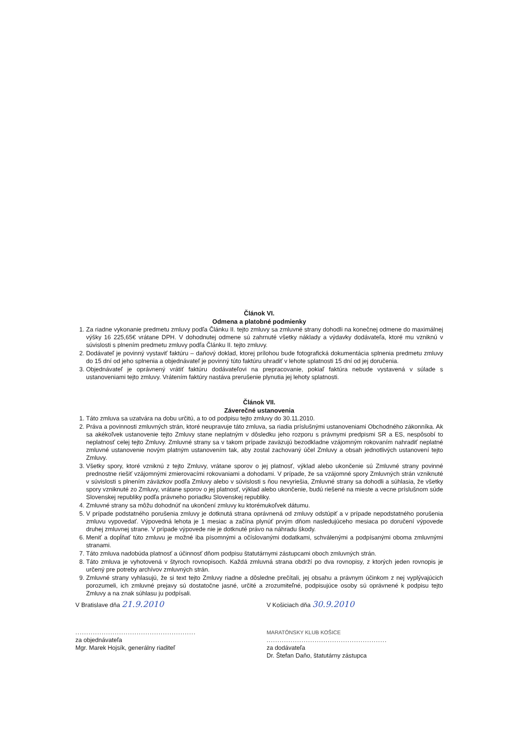Článok VI.
Odmena a platobné podmienky
1. Za riadne vykonanie predmetu zmluvy podľa Článku II. tejto zmluvy sa zmluvné strany dohodli na konečnej odmene do maximálnej výšky 16 225,65€ vrátane DPH. V dohodnutej odmene sú zahrnuté všetky náklady a výdavky dodávateľa, ktoré mu vzniknú v súvislosti s plnením predmetu zmluvy podľa Článku II. tejto zmluvy.
2. Dodávateľ je povinný vystaviť faktúru – daňový doklad, ktorej prílohou bude fotografická dokumentácia splnenia predmetu zmluvy do 15 dní od jeho splnenia a objednávateľ je povinný túto faktúru uhradiť v lehote splatnosti 15 dní od jej doručenia.
3. Objednávateľ je oprávnený vrátiť faktúru dodávateľovi na prepracovanie, pokiaľ faktúra nebude vystavená v súlade s ustanoveniami tejto zmluvy. Vrátením faktúry nastáva prerušenie plynutia jej lehoty splatnosti.
Článok VII.
Záverečné ustanovenia
1. Táto zmluva sa uzatvára na dobu určitú, a to od podpisu tejto zmluvy do 30.11.2010.
2. Práva a povinnosti zmluvných strán, ktoré neupravuje táto zmluva, sa riadia príslušnými ustanoveniami Obchodného zákonníka. Ak sa akékoľvek ustanovenie tejto Zmluvy stane neplatným v dôsledku jeho rozporu s právnymi predpismi SR a ES, nespôsobí to neplatnosť celej tejto Zmluvy. Zmluvné strany sa v takom prípade zaväzujú bezodkladne vzájomným rokovaním nahradiť neplatné zmluvné ustanovenie novým platným ustanovením tak, aby zostal zachovaný účel Zmluvy a obsah jednotlivých ustanovení tejto Zmluvy.
3. Všetky spory, ktoré vzniknú z tejto Zmluvy, vrátane sporov o jej platnosť, výklad alebo ukončenie sú Zmluvné strany povinné prednostne riešiť vzájomnými zmierovacími rokovaniami a dohodami. V prípade, že sa vzájomné spory Zmluvných strán vzniknuté v súvislosti s plnením záväzkov podľa Zmluvy alebo v súvislosti s ňou nevyriešia, Zmluvné strany sa dohodli a súhlasia, že všetky spory vzniknuté zo Zmluvy, vrátane sporov o jej platnosť, výklad alebo ukončenie, budú riešené na mieste a vecne príslušnom súde Slovenskej republiky podľa právneho poriadku Slovenskej republiky.
4. Zmluvné strany sa môžu dohodnúť na ukončení zmluvy ku ktorémukoľvek dátumu.
5. V prípade podstatného porušenia zmluvy je dotknutá strana oprávnená od zmluvy odstúpiť a v prípade nepodstatného porušenia zmluvu vypovedať. Výpovedná lehota je 1 mesiac a začína plynúť prvým dňom nasledujúceho mesiaca po doručení výpovede druhej zmluvnej strane. V prípade výpovede nie je dotknuté právo na náhradu škody.
6. Meniť a dopĺňať túto zmluvu je možné iba písomnými a očíslovanými dodatkami, schválenými a podpísanými oboma zmluvnými stranami.
7. Táto zmluva nadobúda platnosť a účinnosť dňom podpisu štatutárnymi zástupcami oboch zmluvných strán.
8. Táto zmluva je vyhotovená v štyroch rovnopisoch. Každá zmluvná strana obdrží po dva rovnopisy, z ktorých jeden rovnopis je určený pre potreby archívov zmluvných strán.
9. Zmluvné strany vyhlasujú, že si text tejto Zmluvy riadne a dôsledne prečítali, jej obsahu a právnym účinkom z nej vyplývajúcich porozumeli, ich zmluvné prejavy sú dostatočne jasné, určité a zrozumiteľné, podpisujúce osoby sú oprávnené k podpisu tejto Zmluvy a na znak súhlasu ju podpísali.
V Bratislave dňa 21.9.2010
V Košiciach dňa 30.9.2010
.......................................................
za objednávateľa
Mgr. Marek Hojsík, generálny riaditeľ
MARATÓNSKY KLUB KOŠICE
.......................................................
za dodávateľa
Dr. Štefan Daňo, štatutárny zástupca